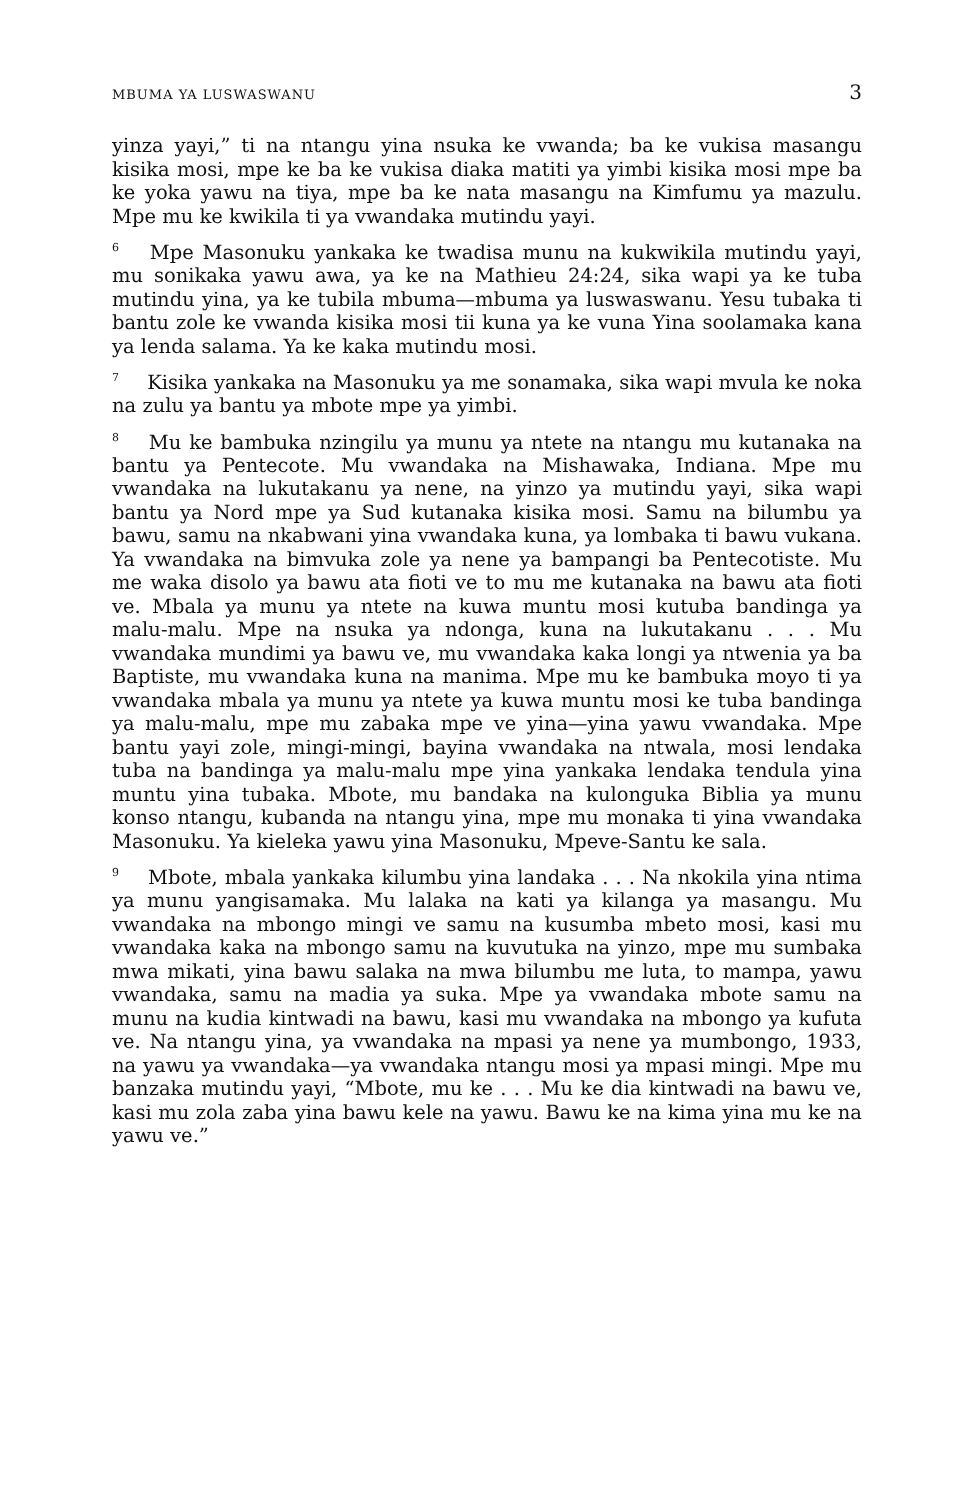MBUMA YA LUSWASWANU 3
yinza yayi,” ti na ntangu yina nsuka ke vwanda; ba ke vukisa masangu kisika mosi, mpe ke ba ke vukisa diaka matiti ya yimbi kisika mosi mpe ba ke yoka yawu na tiya, mpe ba ke nata masangu na Kimfumu ya mazulu. Mpe mu ke kwikila ti ya vwandaka mutindu yayi.
<sup>6</sup> Mpe Masonuku yankaka ke twadisa munu na kukwikila mutindu yayi, mu sonikaka yawu awa, ya ke na Mathieu 24:24, sika wapi ya ke tuba mutindu yina, ya ke tubila mbuma—mbuma ya luswaswanu. Yesu tubaka ti bantu zole ke vwanda kisika mosi tii kuna ya ke vuna Yina soolamaka kana ya lenda salama. Ya ke kaka mutindu mosi.
<sup>7</sup> Kisika yankaka na Masonuku ya me sonamaka, sika wapi mvula ke noka na zulu ya bantu ya mbote mpe ya yimbi.
<sup>8</sup> Mu ke bambuka nzingilu ya munu ya ntete na ntangu mu kutanaka na bantu ya Pentecote. Mu vwandaka na Mishawaka, Indiana. Mpe mu vwandaka na lukutakanu ya nene, na yinzo ya mutindu yayi, sika wapi bantu ya Nord mpe ya Sud kutanaka kisika mosi. Samu na bilumbu ya bawu, samu na nkabwani yina vwandaka kuna, ya lombaka ti bawu vukana. Ya vwandaka na bimvuka zole ya nene ya bampangi ba Pentecotiste. Mu me waka disolo ya bawu ata fioti ve to mu me kutanaka na bawu ata fioti ve. Mbala ya munu ya ntete na kuwa muntu mosi kutuba bandinga ya malu-malu. Mpe na nsuka ya ndonga, kuna na lukutakanu . . . Mu vwandaka mundimi ya bawu ve, mu vwandaka kaka longi ya ntwenia ya ba Baptiste, mu vwandaka kuna na manima. Mpe mu ke bambuka moyo ti ya vwandaka mbala ya munu ya ntete ya kuwa muntu mosi ke tuba bandinga ya malu-malu, mpe mu zabaka mpe ve yina—yina yawu vwandaka. Mpe bantu yayi zole, mingi-mingi, bayina vwandaka na ntwala, mosi lendaka tuba na bandinga ya malu-malu mpe yina yankaka lendaka tendula yina muntu yina tubaka. Mbote, mu bandaka na kulonguka Biblia ya munu konso ntangu, kubanda na ntangu yina, mpe mu monaka ti yina vwandaka Masonuku. Ya kieleka yawu yina Masonuku, Mpeve-Santu ke sala.
<sup>9</sup> Mbote, mbala yankaka kilumbu yina landaka . . . Na nkokila yina ntima ya munu yangisamaka. Mu lalaka na kati ya kilanga ya masangu. Mu vwandaka na mbongo mingi ve samu na kusumba mbeto mosi, kasi mu vwandaka kaka na mbongo samu na kuvutuka na yinzo, mpe mu sumbaka mwa mikati, yina bawu salaka na mwa bilumbu me luta, to mampa, yawu vwandaka, samu na madia ya suka. Mpe ya vwandaka mbote samu na munu na kudia kintwadi na bawu, kasi mu vwandaka na mbongo ya kufuta ve. Na ntangu yina, ya vwandaka na mpasi ya nene ya mumbongo, 1933, na yawu ya vwandaka—ya vwandaka ntangu mosi ya mpasi mingi. Mpe mu banzaka mutindu yayi, “Mbote, mu ke . . . Mu ke dia kintwadi na bawu ve, kasi mu zola zaba yina bawu kele na yawu. Bawu ke na kima yina mu ke na yawu ve.”